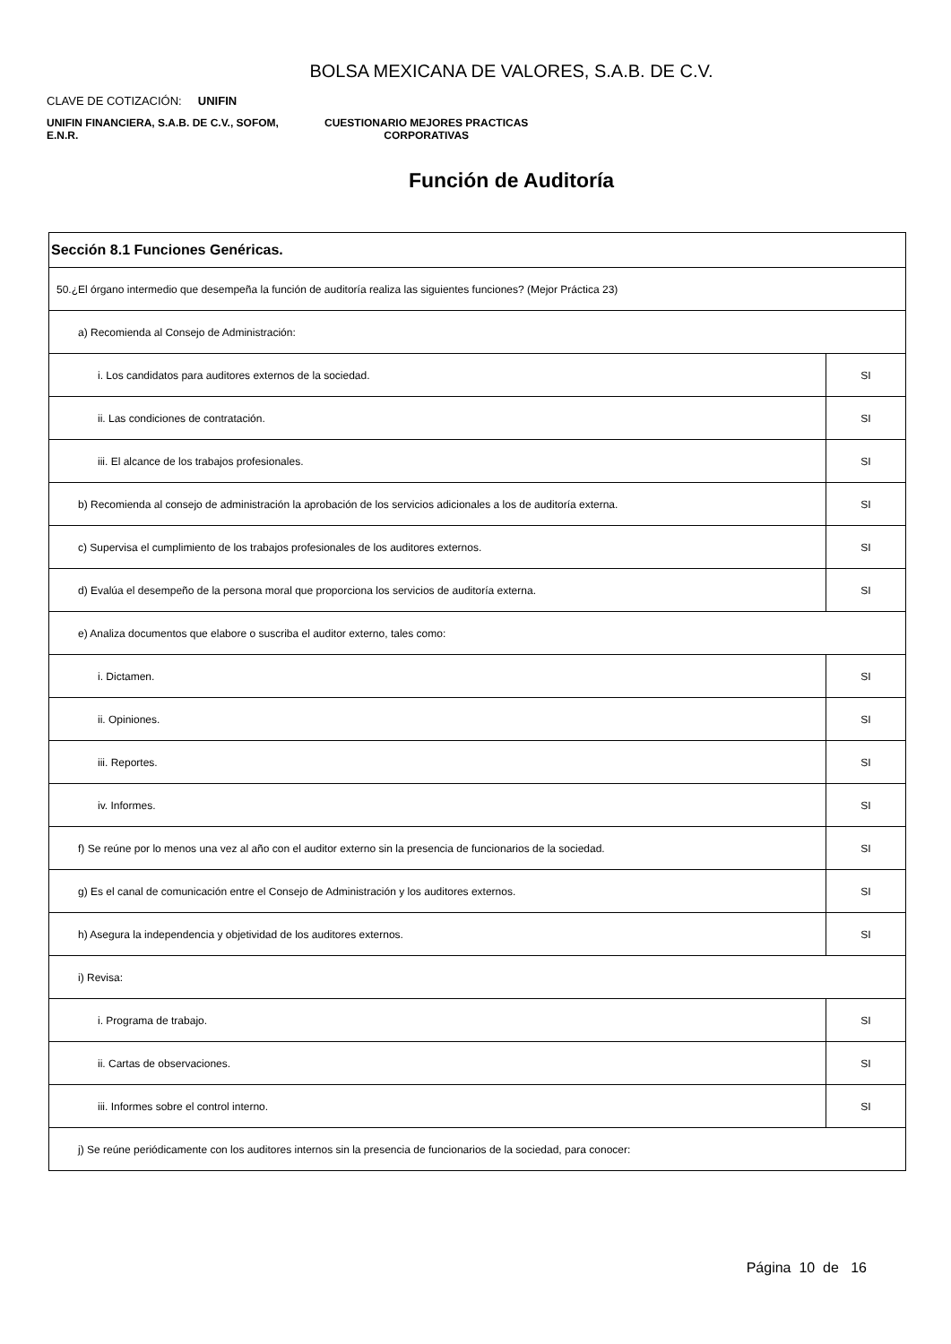BOLSA MEXICANA DE VALORES, S.A.B. DE C.V.
CLAVE DE COTIZACIÓN: UNIFIN
UNIFIN FINANCIERA, S.A.B. DE C.V., SOFOM, E.N.R.
CUESTIONARIO MEJORES PRACTICAS
CORPORATIVAS
Función de Auditoría
| Sección 8.1 Funciones Genéricas. | |
| 50.¿El órgano intermedio que desempeña la función de auditoría realiza las siguientes funciones? (Mejor Práctica 23) | |
| a) Recomienda al Consejo de Administración: | |
| i. Los candidatos para auditores externos de la sociedad. | SI |
| ii. Las condiciones de contratación. | SI |
| iii. El alcance de los trabajos profesionales. | SI |
| b) Recomienda al consejo de administración la aprobación de los servicios adicionales a los de auditoría externa. | SI |
| c) Supervisa el cumplimiento de los trabajos profesionales de los auditores externos. | SI |
| d) Evalúa el desempeño de la persona moral que proporciona los servicios de auditoría externa. | SI |
| e) Analiza documentos que elabore o suscriba el auditor externo, tales como: | |
| i. Dictamen. | SI |
| ii. Opiniones. | SI |
| iii. Reportes. | SI |
| iv. Informes. | SI |
| f) Se reúne por lo menos una vez al año con el auditor externo sin la presencia de funcionarios de la sociedad. | SI |
| g) Es el canal de comunicación entre el Consejo de Administración y los auditores externos. | SI |
| h) Asegura la independencia y objetividad de los auditores externos. | SI |
| i) Revisa: | |
| i. Programa de trabajo. | SI |
| ii. Cartas de observaciones. | SI |
| iii. Informes sobre el control interno. | SI |
| j) Se reúne periódicamente con los auditores internos sin la presencia de funcionarios de la sociedad, para conocer: | |
Página 10 de 16